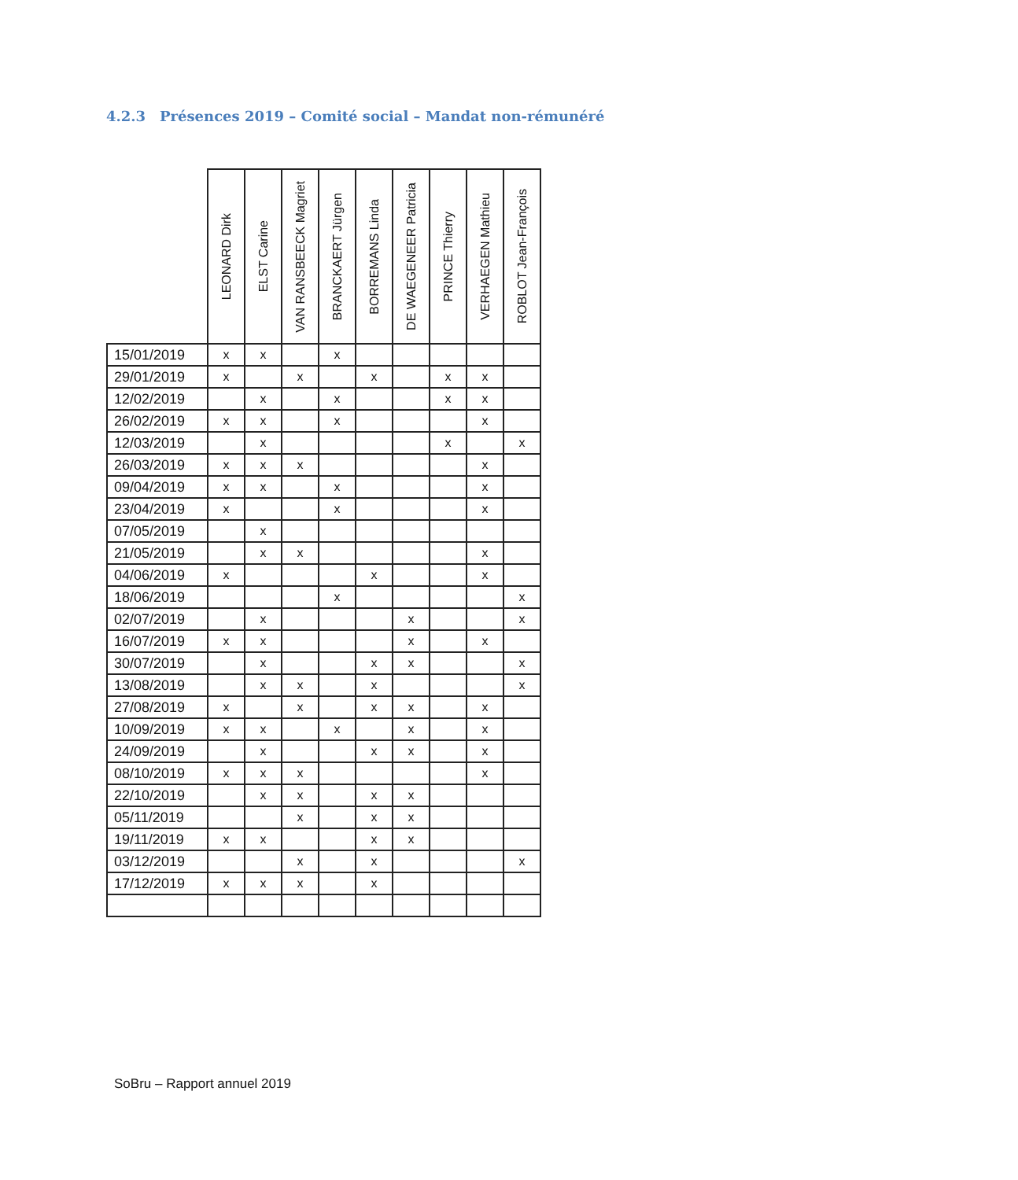4.2.3 Présences 2019 – Comité social – Mandat non-rémunéré
| | LEONARD Dirk | ELST Carine | VAN RANSBEECK Magriet | BRANCKAERT Jürgen | BORREMANS Linda | DE WAEGENEER Patricia | PRINCE Thierry | VERHAEGEN Mathieu | ROBLOT Jean-François |
| --- | --- | --- | --- | --- | --- | --- | --- | --- | --- |
| 15/01/2019 | x | x | | x | | | | | |
| 29/01/2019 | x | | x | | x | | x | x | |
| 12/02/2019 | | x | | x | | | x | x | |
| 26/02/2019 | x | x | | x | | | | x | |
| 12/03/2019 | | x | | | | | x | | x |
| 26/03/2019 | x | x | x | | | | | x | |
| 09/04/2019 | x | x | | x | | | | x | |
| 23/04/2019 | x | | | x | | | | x | |
| 07/05/2019 | | x | | | | | | | |
| 21/05/2019 | | x | x | | | | | x | |
| 04/06/2019 | x | | | | x | | | x | |
| 18/06/2019 | | | | x | | | | | x |
| 02/07/2019 | | x | | | | x | | | x |
| 16/07/2019 | x | x | | | | x | | x | |
| 30/07/2019 | | x | | | x | x | | | x |
| 13/08/2019 | | x | x | | x | | | | x |
| 27/08/2019 | x | | x | | x | x | | x | |
| 10/09/2019 | x | x | | x | | x | | x | |
| 24/09/2019 | | x | | | x | x | | x | |
| 08/10/2019 | x | x | x | | | | | x | |
| 22/10/2019 | | x | x | | x | x | | | |
| 05/11/2019 | | | x | | x | x | | | |
| 19/11/2019 | x | x | | | x | x | | | |
| 03/12/2019 | | | x | | x | | | | x |
| 17/12/2019 | x | x | x | | x | | | | |
SoBru – Rapport annuel 2019